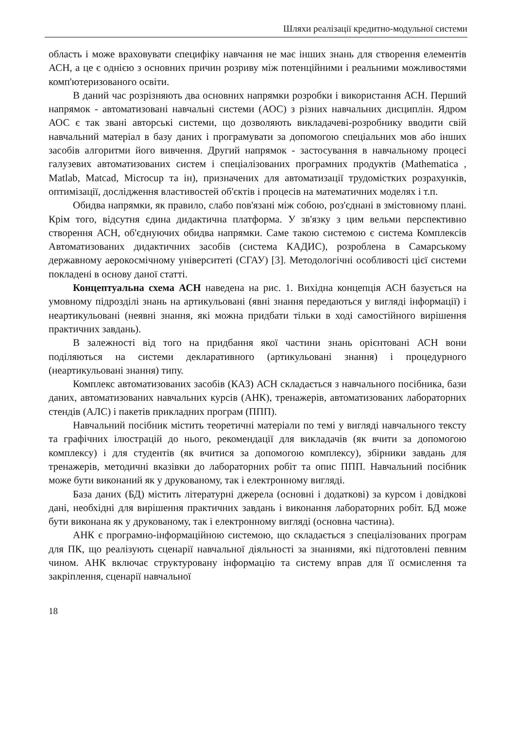Шляхи реалізації кредитно-модульної системи
область і може враховувати специфіку навчання не має інших знань для створення елементів АСН, а це є однією з основних причин розриву між потенційними і реальними можливостями комп'ютеризованого освіти.
В даний час розрізняють два основних напрямки розробки і використання АСН. Перший напрямок - автоматизовані навчальні системи (АОС) з різних навчальних дисциплін. Ядром АОС є так звані авторські системи, що дозволяють викладачеві-розробнику вводити свій навчальний матеріал в базу даних і програмувати за допомогою спеціальних мов або інших засобів алгоритми його вивчення. Другий напрямок - застосування в навчальному процесі галузевих автоматизованих систем і спеціалізованих програмних продуктів (Mathematica , Matlab, Matcad, Microcup та ін), призначених для автоматизації трудомістких розрахунків, оптимізації, дослідження властивостей об'єктів і процесів на математичних моделях і т.п.
Обидва напрямки, як правило, слабо пов'язані між собою, роз'єднані в змістовному плані. Крім того, відсутня єдина дидактична платформа. У зв'язку з цим вельми перспективно створення АСН, об'єднуючих обидва напрямки. Саме такою системою є система Комплексів Автоматизованих дидактичних засобів (система КАДИС), розроблена в Самарському державному аерокосмічному університеті (СГАУ) [3]. Методологічні особливості цієї системи покладені в основу даної статті.
Концептуальна схема АСН наведена на рис. 1. Вихідна концепція АСН базується на умовному підрозділі знань на артикульовані (явні знання передаються у вигляді інформації) і неартикульовані (неявні знання, які можна придбати тільки в ході самостійного вирішення практичних завдань).
В залежності від того на придбання якої частини знань орієнтовані АСН вони поділяються на системи декларативного (артикульовані знання) і процедурного (неартикульовані знання) типу.
Комплекс автоматизованих засобів (КАЗ) АСН складається з навчального посібника, бази даних, автоматизованих навчальних курсів (АНК), тренажерів, автоматизованих лабораторних стендів (АЛС) і пакетів прикладних програм (ППП).
Навчальний посібник містить теоретичні матеріали по темі у вигляді навчального тексту та графічних ілюстрацій до нього, рекомендації для викладачів (як вчити за допомогою комплексу) і для студентів (як вчитися за допомогою комплексу), збірники завдань для тренажерів, методичні вказівки до лабораторних робіт та опис ППП. Навчальний посібник може бути виконаний як у друкованому, так і електронному вигляді.
База даних (БД) містить літературні джерела (основні і додаткові) за курсом і довідкові дані, необхідні для вирішення практичних завдань і виконання лабораторних робіт. БД може бути виконана як у друкованому, так і електронному вигляді (основна частина).
АНК є програмно-інформаційною системою, що складається з спеціалізованих програм для ПК, що реалізують сценарії навчальної діяльності за знаннями, які підготовлені певним чином. АНК включає структуровану інформацію та систему вправ для її осмислення та закріплення, сценарії навчальної
18